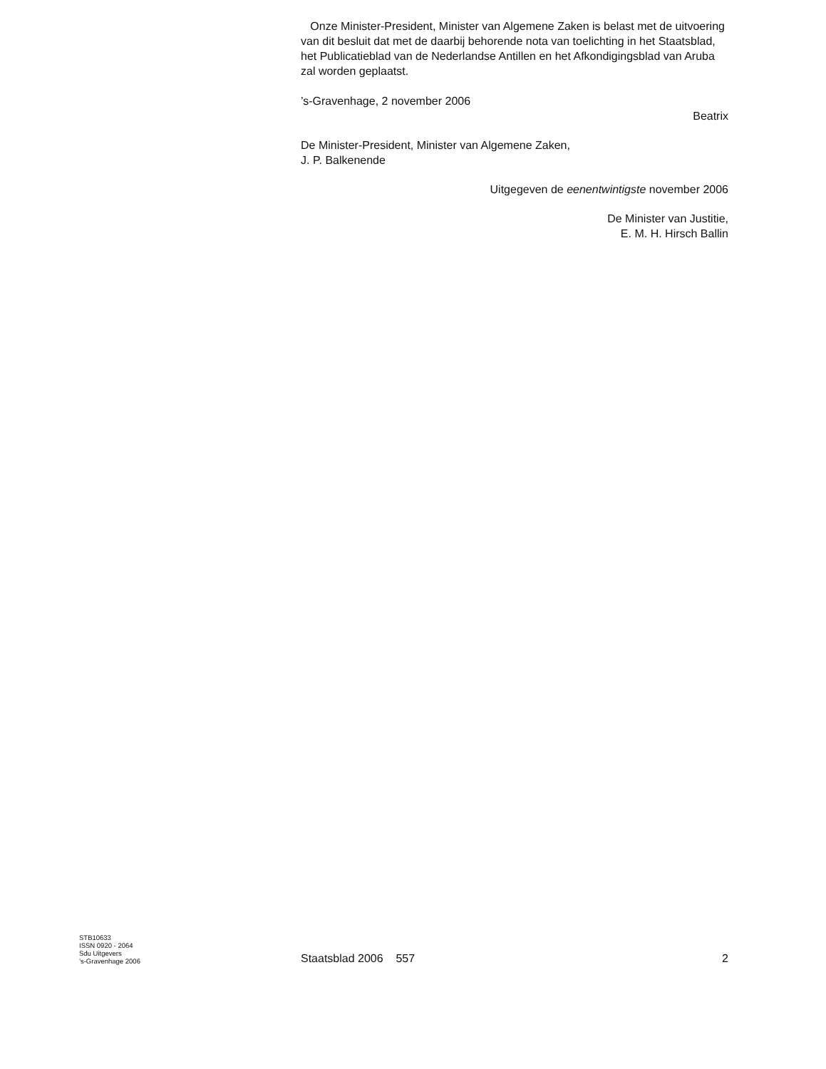Onze Minister-President, Minister van Algemene Zaken is belast met de uitvoering van dit besluit dat met de daarbij behorende nota van toelichting in het Staatsblad, het Publicatieblad van de Nederlandse Antillen en het Afkondigingsblad van Aruba zal worden geplaatst.
’s-Gravenhage, 2 november 2006
Beatrix
De Minister-President, Minister van Algemene Zaken,
J. P. Balkenende
Uitgegeven de eenentwintigste november 2006
De Minister van Justitie,
E. M. H. Hirsch Ballin
STB10633
ISSN 0920 - 2064
Sdu Uitgevers
’s-Gravenhage 2006
Staatsblad 2006 557
2